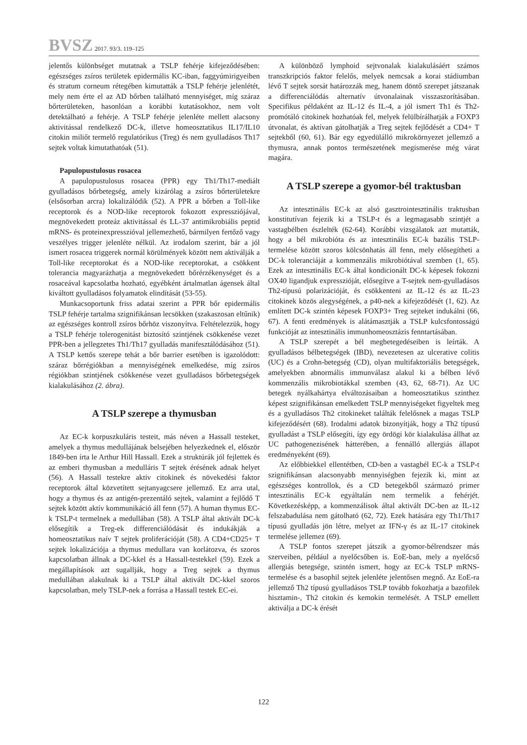BVSZ 2017. 93/3. 119–125
jelentős különbséget mutatnak a TSLP fehérje kifejeződésében: egészséges zsíros területek epidermális KC-iban, faggyúmirigyeiben és stratum corneum rétegében kimutatták a TSLP fehérje jelenlétét, mely nem érte el az AD bőrben található mennyiséget, míg száraz bőrterületeken, hasonlóan a korábbi kutatásokhoz, nem volt detektálható a fehérje. A TSLP fehérje jelenléte mellett alacsony aktivitással rendelkező DC-k, illetve homeosztatikus IL17/IL10 citokin miliőt termelő regulatórikus (Treg) és nem gyulladásos Th17 sejtek voltak kimutathatóak (51).
Papulopustulosus rosacea
A papulopustulosus rosacea (PPR) egy Th1/Th17-mediált gyulladásos bőrbetegség, amely kizárólag a zsíros bőrterületekre (elsősorban arcra) lokalizálódik (52). A PPR a bőrben a Toll-like receptorok és a NOD-like receptorok fokozott expressziójával, megnövekedett proteáz aktivitással és LL-37 antimikrobiális peptid mRNS- és proteinexpresszióval jellemezhető, bármilyen fertőző vagy veszélyes trigger jelenléte nélkül. Az irodalom szerint, bár a jól ismert rosacea triggerek normál körülmények között nem aktiválják a Toll-like receptorokat és a NOD-like receptorokat, a csökkent tolerancia magyarázhatja a megnövekedett bőrérzékenységet és a rosaceával kapcsolatba hozható, egyébként ártalmatlan ágensek által kiváltott gyulladásos folyamatok elindítását (53-55).
Munkacsoportunk friss adatai szerint a PPR bőr epidermális TSLP fehérje tartalma szignifikánsan lecsökken (szakaszosan eltűnik) az egészséges kontroll zsíros bőrhöz viszonyítva. Feltételezzük, hogy a TSLP fehérje tolerogenitást biztosító szintjének csökkenése vezet PPR-ben a jellegzetes Th1/Th17 gyulladás manifesztálódásához (51). A TSLP kettős szerepe tehát a bőr barrier esetében is igazolódott: száraz bőrrégiókban a mennyiségének emelkedése, míg zsíros régiókban szintjének csökkenése vezet gyulladásos bőrbetegségek kialakulásához (2. ábra).
A TSLP szerepe a thymusban
Az EC-k korpuszkuláris testeit, más néven a Hassall testeket, amelyek a thymus medullájának belsejében helyezkednek el, először 1849-ben írta le Arthur Hill Hassall. Ezek a struktúrák jól fejlettek és az emberi thymusban a medulláris T sejtek érésének adnak helyet (56). A Hassall testekre aktív citokinek és növekedési faktor receptorok által közvetített sejtanyagcsere jellemző. Ez arra utal, hogy a thymus és az antigén-prezentáló sejtek, valamint a fejlődő T sejtek között aktív kommunikáció áll fenn (57). A human thymus EC-k TSLP-t termelnek a medullában (58). A TSLP által aktivált DC-k elősegítik a Treg-ek differenciálódását és indukákják a homeosztatikus naív T sejtek proliferációját (58). A CD4+CD25+ T sejtek lokalizációja a thymus medullara van korlátozva, és szoros kapcsolatban állnak a DC-kkel és a Hassall-testekkel (59). Ezek a megállapítások azt sugallják, hogy a Treg sejtek a thymus medullában alakulnak ki a TSLP által aktivált DC-kkel szoros kapcsolatban, mely TSLP-nek a forrása a Hassall testek EC-ei.
A különböző lymphoid sejtvonalak kialakulásáért számos transzkripciós faktor felelős, melyek nemcsak a korai stádiumban lévő T sejtek sorsát határozzák meg, hanem döntő szerepet játszanak a differenciálódás alternatív útvonalainak visszaszorításában. Specifikus példaként az IL-12 és IL-4, a jól ismert Th1 és Th2-promótáló citokinek hozhatóak fel, melyek felülbírálhatják a FOXP3 útvonalat, és aktívan gátolhatják a Treg sejtek fejlődését a CD4+ T sejtekből (60, 61). Bár egy egyedülálló mikrokörnyezet jellemző a thymusra, annak pontos természetének megismerése még várat magára.
A TSLP szerepe a gyomor-bél traktusban
Az intesztinális EC-k az alsó gasztrointesztinális traktusban konstitutívan fejezik ki a TSLP-t és a legmagasabb szintjét a vastagbélben észlelték (62-64). Korábbi vizsgálatok azt mutatták, hogy a bél mikrobióta és az intesztinális EC-k bazális TSLP-termelése között szoros kölcsönhatás áll fenn, mely elősegítheti a DC-k toleranciáját a kommenzális mikrobiótával szemben (1, 65). Ezek az intesztinális EC-k által kondicionált DC-k képesek fokozni OX40 ligandjuk expresszióját, elősegítve a T-sejtek nem-gyulladásos Th2-típusú polarizációját, és csökkenteni az IL-12 és az IL-23 citokinek közös alegységének, a p40-nek a kifejeződését (1, 62). Az említett DC-k szintén képesek FOXP3+ Treg sejteket indukálni (66, 67). A fenti eredmények is alátámasztják a TSLP kulcsfontosságú funkcióját az intesztinális immunhomeosztázis fenntartásában.
A TSLP szerepét a bél megbetegedéseiben is leírták. A gyulladásos bélbetegségek (IBD), nevezetesen az ulcerative colitis (UC) és a Crohn-betegség (CD), olyan multifaktoriális betegségek, amelyekben abnormális immunválasz alakul ki a bélben lévő kommenzális mikrobiotákkal szemben (43, 62, 68-71). Az UC betegek nyálkahártya elváltozásaiban a homeosztatikus szinthez képest szignifikánsan emelkedett TSLP mennyiségeket figyeltek meg és a gyulladásos Th2 citokineket találták felelősnek a magas TSLP kifejeződésért (68). Irodalmi adatok bizonyítják, hogy a Th2 típusú gyulladást a TSLP elősegíti, így egy ördögi kör kialakulása állhat az UC pathogenezisének hátterében, a fennálló allergiás állapot eredményeként (69).
Az előbbiekkel ellentétben, CD-ben a vastagbél EC-k a TSLP-t szignifikánsan alacsonyabb mennyiségben fejezik ki, mint az egészséges kontrollok, és a CD betegekből származó primer intesztinális EC-k egyáltalán nem termelik a fehérjét. Következésképp, a kommenzálisok által aktivált DC-ben az IL-12 felszabadulása nem gátolható (62, 72). Ezek hatására egy Th1/Th17 típusú gyulladás jön létre, melyet az IFN-γ és az IL-17 citokinek termelése jellemez (69).
A TSLP fontos szerepet játszik a gyomor-bélrendszer más szerveiben, például a nyelőcsőben is. EoE-ban, mely a nyelőcső allergiás betegsége, szintén ismert, hogy az EC-k TSLP mRNS-termelése és a basophil sejtek jelenléte jelentősen megnő. Az EoE-ra jellemző Th2 típusú gyulladásos TSLP tovább fokozhatja a bazofilek hisztamin-, Th2 citokin és kemokin termelését. A TSLP emellett aktiválja a DC-k érését
122